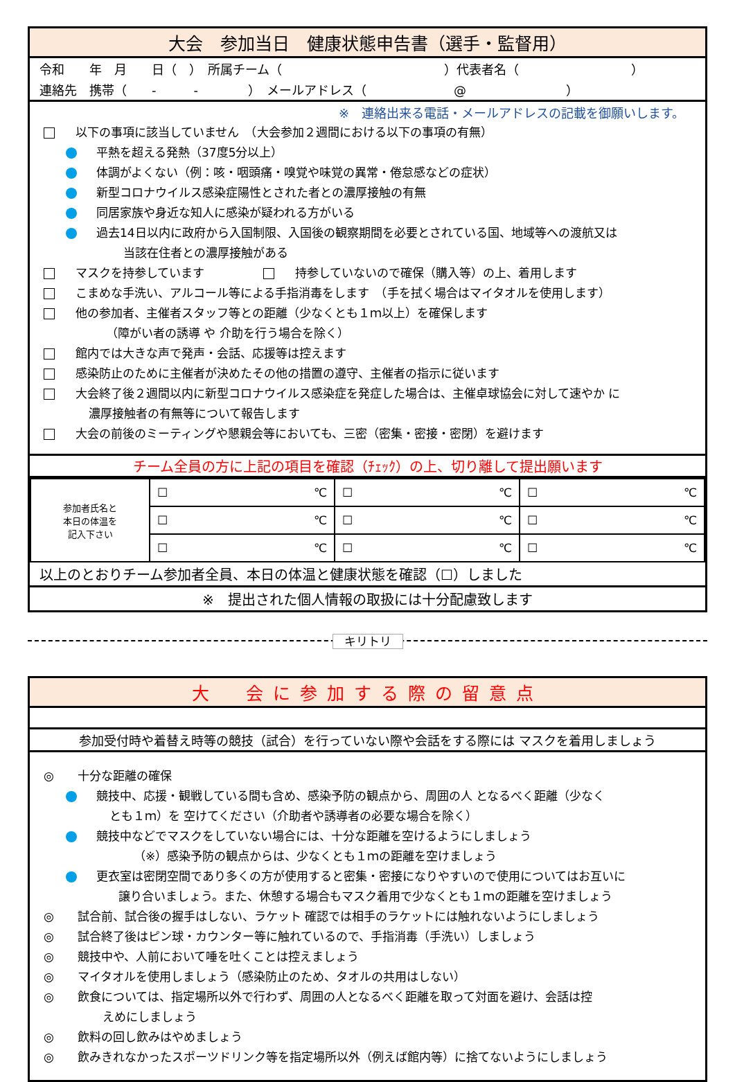大会　参加当日　健康状態申告書（選手・監督用）
令和　　年　月　　日（　）　所属チーム（　　　　　　　　　　　　　）代表者名（　　　　　　　　　）
連絡先　携帯（　　-　　　-　　　　）　メールアドレス（　　　　　　　@　　　　　　　　）
※　連絡出来る電話・メールアドレスの記載を御願いします。
以下の事項に該当していません　（大会参加２週間における以下の事項の有無）
平熱を超える発熱（37度5分以上）
体調がよくない（例：咳・咽頭痛・嗅覚や味覚の異常・倦怠感などの症状）
新型コロナウイルス感染症陽性とされた者との濃厚接触の有無
同居家族や身近な知人に感染が疑われる方がいる
過去14日以内に政府から入国制限、入国後の観察期間を必要とされている国、地域等への渡航又は
当該在住者との濃厚接触がある
マスクを持参しています　　　　　 持参していないので確保（購入等）の上、着用します
こまめな手洗い、アルコール等による手指消毒をします　（手を拭く場合はマイタオルを使用します）
他の参加者、主催者スタッフ等との距離（少なくとも１ｍ以上）を確保します
（障がい者の誘導 や 介助を行う場合を除く）
館内では大きな声で発声・会話、応援等は控えます
感染防止のために主催者が決めたその他の措置の遵守、主催者の指示に従います
大会終了後２週間以内に新型コロナウイルス感染症を発症した場合は、主催卓球協会に対して速やか に
濃厚接触者の有無等について報告します
大会の前後のミーティングや懇親会等においても、三密（密集・密接・密閉）を避けます
チーム全員の方に上記の項目を確認（ﾁｪｯｸ）の上、切り離して提出願います
| 参加者氏名と 本日の体温を 記入下さい | ☐ ℃ | ☐ ℃ | ☐ ℃ |
| | ☐ ℃ | ☐ ℃ | ☐ ℃ |
| | ☐ ℃ | ☐ ℃ | ☐ ℃ |
以上のとおりチーム参加者全員、本日の体温と健康状態を確認（☐）しました
※　提出された個人情報の取扱には十分配慮致します
キリトリ
大　会に参加する際の留意点
参加受付時や着替え時等の競技（試合）を行っていない際や会話をする際には マスクを着用しましょう
◎　　十分な距離の確保
競技中、応援・観戦している間も含め、感染予防の観点から、周囲の人 となるべく距離（少なく
とも１ｍ）を 空けてください（介助者や誘導者の必要な場合を除く）
競技中などでマスクをしていない場合には、十分な距離を空けるようにしましょう
（※）感染予防の観点からは、少なくとも１ｍの距離を空けましょう
更衣室は密閉空間であり多くの方が使用すると密集・密接になりやすいので使用についてはお互いに
譲り合いましょう。また、休憩する場合もマスク着用で少なくとも１ｍの距離を空けましょう
◎　　試合前、試合後の握手はしない、ラケット 確認では相手のラケットには触れないようにしましょう
◎　　試合終了後はピン球・カウンター等に触れているので、手指消毒（手洗い）しましょう
◎　　競技中や、人前において唾を吐くことは控えましょう
◎　　マイタオルを使用しましょう（感染防止のため、タオルの共用はしない）
◎　　飲食については、指定場所以外で行わず、周囲の人となるべく距離を取って対面を避け、会話は控
えめにしましょう
◎　　飲料の回し飲みはやめましょう
◎　　飲みきれなかったスポーツドリンク等を指定場所以外（例えば館内等）に捨てないようにしましょう